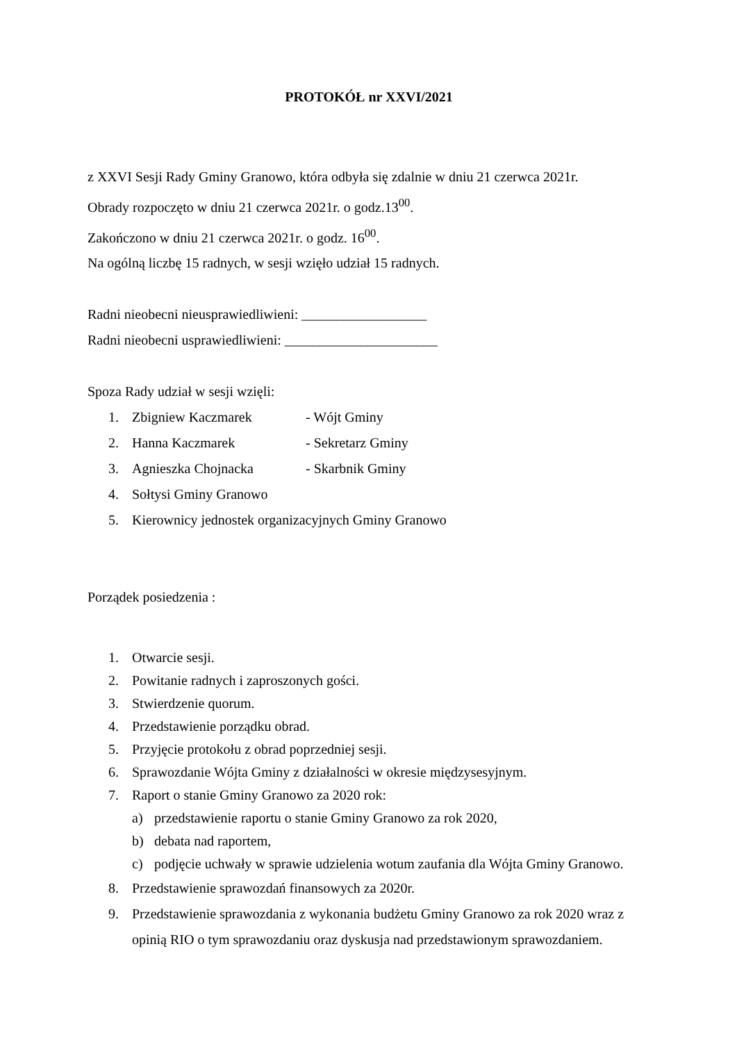PROTOKÓŁ nr XXVI/2021
z XXVI Sesji Rady Gminy Granowo, która odbyła się zdalnie w dniu 21 czerwca 2021r.
Obrady rozpoczęto w dniu 21 czerwca 2021r. o godz.13<sup>00</sup>.
Zakończono w dniu 21 czerwca 2021r. o godz. 16<sup>00</sup>.
Na ogólną liczbę 15 radnych, w sesji wzięło udział 15 radnych.
Radni nieobecni nieusprawiedliwieni: __________________
Radni nieobecni usprawiedliwieni: ______________________
Spoza Rady udział w sesji wzięli:
1. Zbigniew Kaczmarek - Wójt Gminy
2. Hanna Kaczmarek - Sekretarz Gminy
3. Agnieszka Chojnacka - Skarbnik Gminy
4. Sołtysi Gminy Granowo
5. Kierownicy jednostek organizacyjnych Gminy Granowo
Porządek posiedzenia :
1. Otwarcie sesji.
2. Powitanie radnych i zaproszonych gości.
3. Stwierdzenie quorum.
4. Przedstawienie porządku obrad.
5. Przyjęcie protokołu z obrad poprzedniej sesji.
6. Sprawozdanie Wójta Gminy z działalności w okresie międzysesyjnym.
7. Raport o stanie Gminy Granowo za 2020 rok:
a) przedstawienie raportu o stanie Gminy Granowo za rok 2020,
b) debata nad raportem,
c) podjęcie uchwały w sprawie udzielenia wotum zaufania dla Wójta Gminy Granowo.
8. Przedstawienie sprawozdań finansowych za 2020r.
9. Przedstawienie sprawozdania z wykonania budżetu Gminy Granowo za rok 2020 wraz z opinią RIO o tym sprawozdaniu oraz dyskusja nad przedstawionym sprawozdaniem.